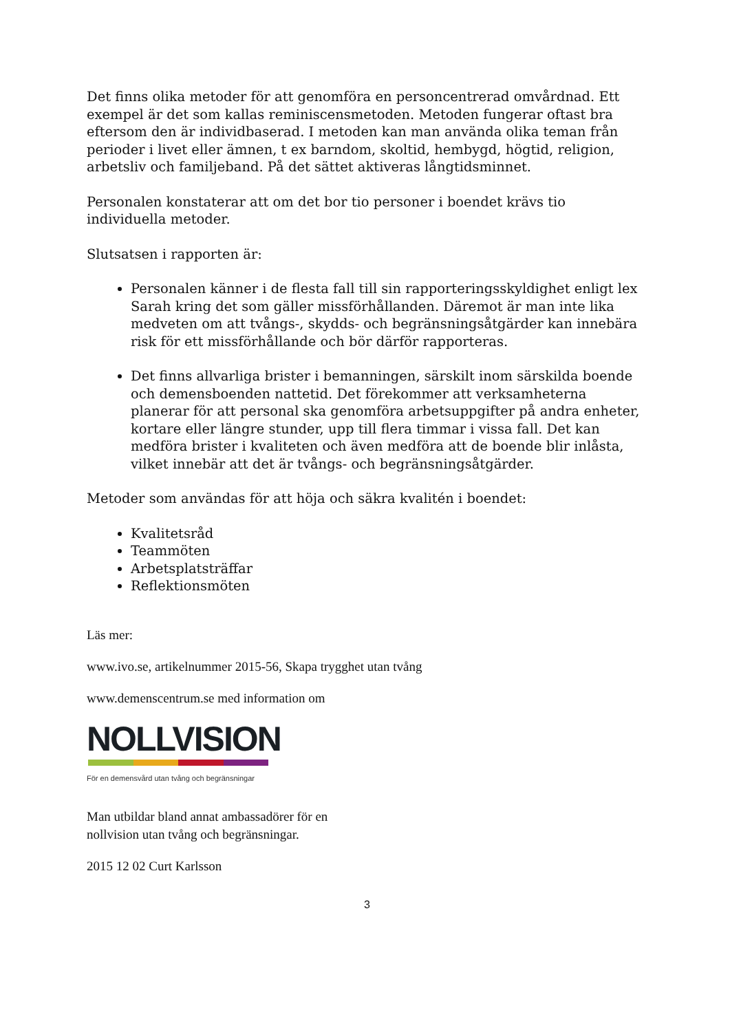Det finns olika metoder för att genomföra en personcentrerad omvårdnad. Ett exempel är det som kallas reminiscensmetoden. Metoden fungerar oftast bra eftersom den är individbaserad. I metoden kan man använda olika teman från perioder i livet eller ämnen, t ex barndom, skoltid, hembygd, högtid, religion, arbetsliv och familjeband. På det sättet aktiveras långtidsminnet.
Personalen konstaterar att om det bor tio personer i boendet krävs tio individuella metoder.
Slutsatsen i rapporten är:
Personalen känner i de flesta fall till sin rapporteringsskyldighet enligt lex Sarah kring det som gäller missförhållanden. Däremot är man inte lika medveten om att tvångs-, skydds- och begränsningsåtgärder kan innebära risk för ett missförhållande och bör därför rapporteras.
Det finns allvarliga brister i bemanningen, särskilt inom särskilda boende och demensboenden nattetid. Det förekommer att verksamheterna planerar för att personal ska genomföra arbetsuppgifter på andra enheter, kortare eller längre stunder, upp till flera timmar i vissa fall. Det kan medföra brister i kvaliteten och även medföra att de boende blir inlåsta, vilket innebär att det är tvångs- och begränsningsåtgärder.
Metoder som användas för att höja och säkra kvalitén i boendet:
Kvalitetsråd
Teammöten
Arbetsplatsträffar
Reflektionsmöten
Läs mer:
www.ivo.se, artikelnummer 2015-56, Skapa trygghet utan tvång
www.demenscentrum.se med information om
NOLLVISION
För en demensvård utan tvång och begränsningar
Man utbildar bland annat ambassadörer för en
nollvision utan tvång och begränsningar.
2015 12 02 Curt Karlsson
3